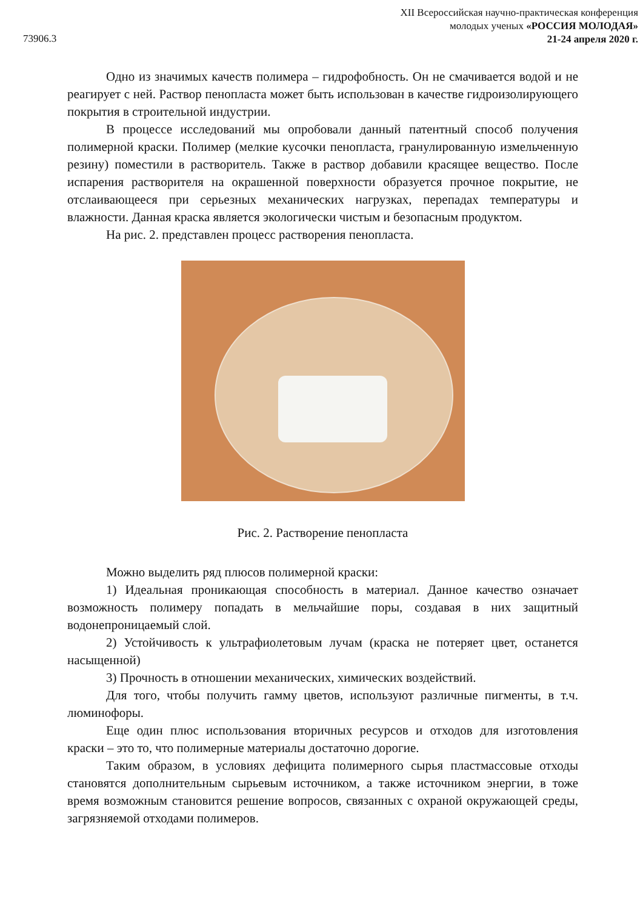XII Всероссийская научно-практическая конференция
молодых ученых «РОССИЯ МОЛОДАЯ»
21-24 апреля 2020 г.
73906.3
Одно из значимых качеств полимера – гидрофобность. Он не смачивается водой и не реагирует с ней. Раствор пенопласта может быть использован в качестве гидроизолирующего покрытия в строительной индустрии.
В процессе исследований мы опробовали данный патентный способ получения полимерной краски. Полимер (мелкие кусочки пенопласта, гранулированную измельченную резину) поместили в растворитель. Также в раствор добавили красящее вещество. После испарения растворителя на окрашенной поверхности образуется прочное покрытие, не отслаивающееся при серьезных механических нагрузках, перепадах температуры и влажности. Данная краска является экологически чистым и безопасным продуктом.
На рис. 2. представлен процесс растворения пенопласта.
Рис. 2. Растворение пенопласта
Можно выделить ряд плюсов полимерной краски:
1) Идеальная проникающая способность в материал. Данное качество означает возможность полимеру попадать в мельчайшие поры, создавая в них защитный водонепроницаемый слой.
2) Устойчивость к ультрафиолетовым лучам (краска не потеряет цвет, останется насыщенной)
3) Прочность в отношении механических, химических воздействий.
Для того, чтобы получить гамму цветов, используют различные пигменты, в т.ч. люминофоры.
Еще один плюс использования вторичных ресурсов и отходов для изготовления краски – это то, что полимерные материалы достаточно дорогие.
Таким образом, в условиях дефицита полимерного сырья пластмассовые отходы становятся дополнительным сырьевым источником, а также источником энергии, в тоже время возможным становится решение вопросов, связанных с охраной окружающей среды, загрязняемой отходами полимеров.